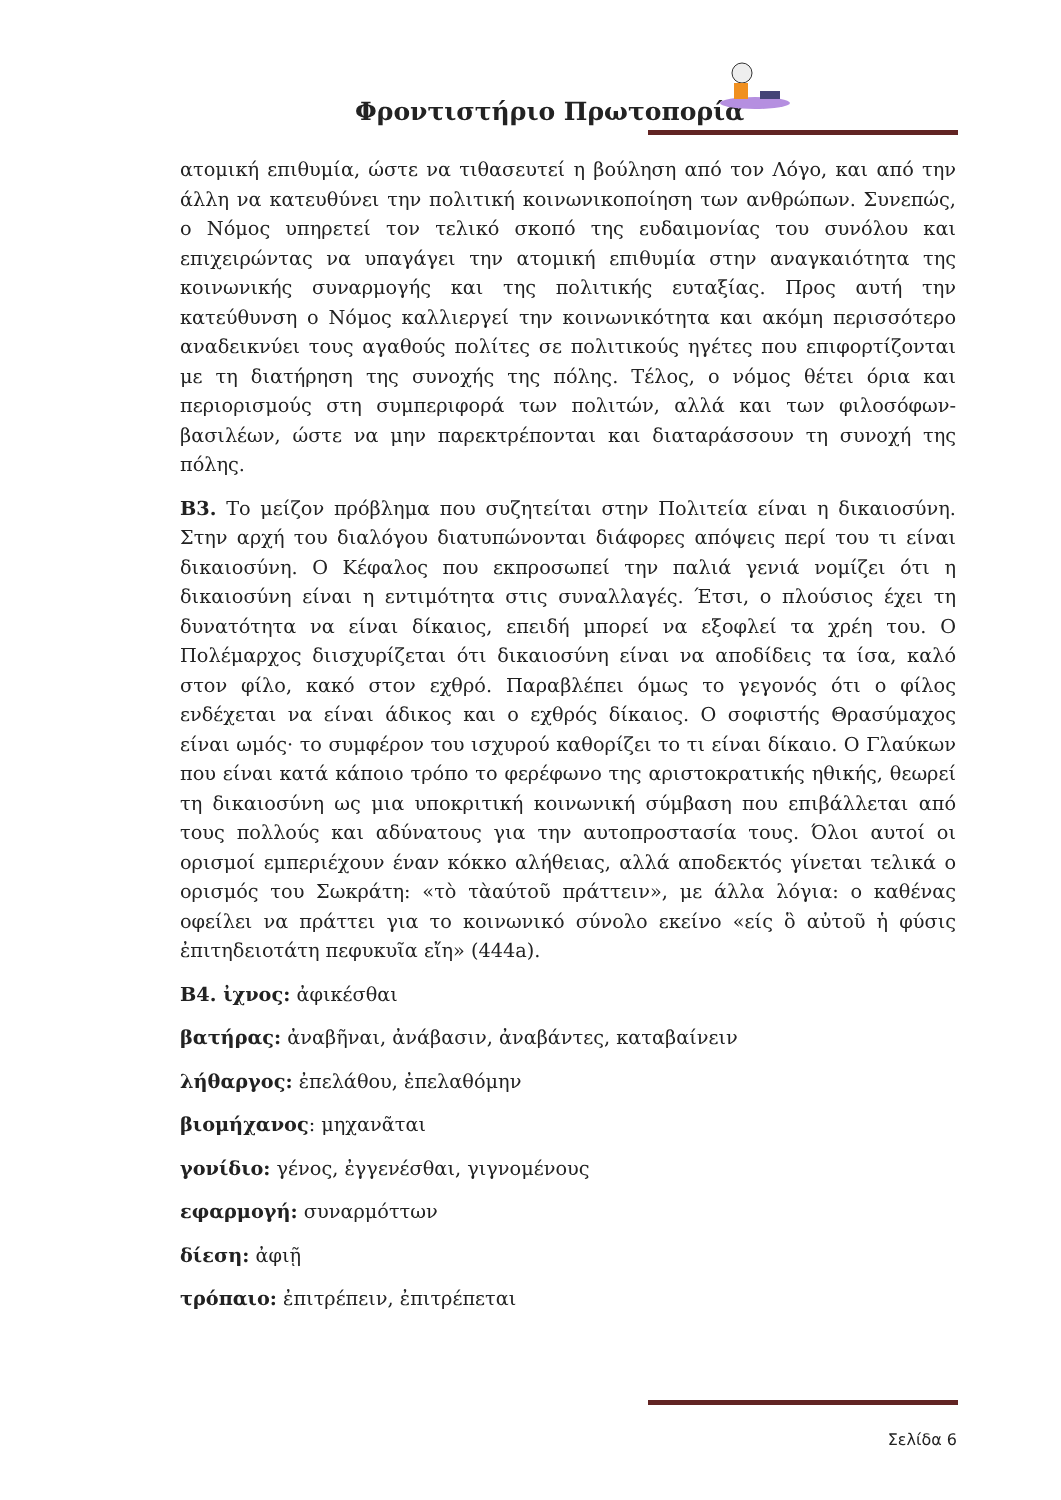Φροντιστήριο Πρωτοπορία
ατομική επιθυμία, ώστε να τιθασευτεί η βούληση από τον Λόγο, και από την άλλη να κατευθύνει την πολιτική κοινωνικοποίηση των ανθρώπων. Συνεπώς, ο Νόμος υπηρετεί τον τελικό σκοπό της ευδαιμονίας του συνόλου και επιχειρώντας να υπαγάγει την ατομική επιθυμία στην αναγκαιότητα της κοινωνικής συναρμογής και της πολιτικής ευταξίας. Προς αυτή την κατεύθυνση ο Νόμος καλλιεργεί την κοινωνικότητα και ακόμη περισσότερο αναδεικνύει τους αγαθούς πολίτες σε πολιτικούς ηγέτες που επιφορτίζονται με τη διατήρηση της συνοχής της πόλης. Τέλος, ο νόμος θέτει όρια και περιορισμούς στη συμπεριφορά των πολιτών, αλλά και των φιλοσόφων- βασιλέων, ώστε να μην παρεκτρέπονται και διαταράσσουν τη συνοχή της πόλης.
Β3. Το μείζον πρόβλημα που συζητείται στην Πολιτεία είναι η δικαιοσύνη. Στην αρχή του διαλόγου διατυπώνονται διάφορες απόψεις περί του τι είναι δικαιοσύνη. Ο Κέφαλος που εκπροσωπεί την παλιά γενιά νομίζει ότι η δικαιοσύνη είναι η εντιμότητα στις συναλλαγές. Έτσι, ο πλούσιος έχει τη δυνατότητα να είναι δίκαιος, επειδή μπορεί να εξοφλεί τα χρέη του. Ο Πολέμαρχος διισχυρίζεται ότι δικαιοσύνη είναι να αποδίδεις τα ίσα, καλό στον φίλο, κακό στον εχθρό. Παραβλέπει όμως το γεγονός ότι ο φίλος ενδέχεται να είναι άδικος και ο εχθρός δίκαιος. Ο σοφιστής Θρασύμαχος είναι ωμός· το συμφέρον του ισχυρού καθορίζει το τι είναι δίκαιο. Ο Γλαύκων που είναι κατά κάποιο τρόπο το φερέφωνο της αριστοκρατικής ηθικής, θεωρεί τη δικαιοσύνη ως μια υποκριτική κοινωνική σύμβαση που επιβάλλεται από τους πολλούς και αδύνατους για την αυτοπροστασία τους. Όλοι αυτοί οι ορισμοί εμπεριέχουν έναν κόκκο αλήθειας, αλλά αποδεκτός γίνεται τελικά ο ορισμός του Σωκράτη: «τὸ τὰαύτοῦ πράττειν», με άλλα λόγια: ο καθένας οφείλει να πράττει για το κοινωνικό σύνολο εκείνο «είς ὃ αὐτοῦ ἡ φύσις ἐπιτηδειοτάτη πεφυκυῖα εἴη» (444a).
Β4. ἰχνος: ἀφικέσθαι
βατήρας: ἀναβῆναι, ἀνάβασιν, ἀναβάντες, καταβαίνειν
λήθαργος: ἐπελάθου, ἐπελαθόμην
βιομήχανος: μηχανᾶται
γονίδιο: γένος, ἐγγενέσθαι, γιγνομένους
εφαρμογή: συναρμόττων
δίεση: ἀφιῇ
τρόπαιο: ἐπιτρέπειν, ἐπιτρέπεται
Σελίδα 6